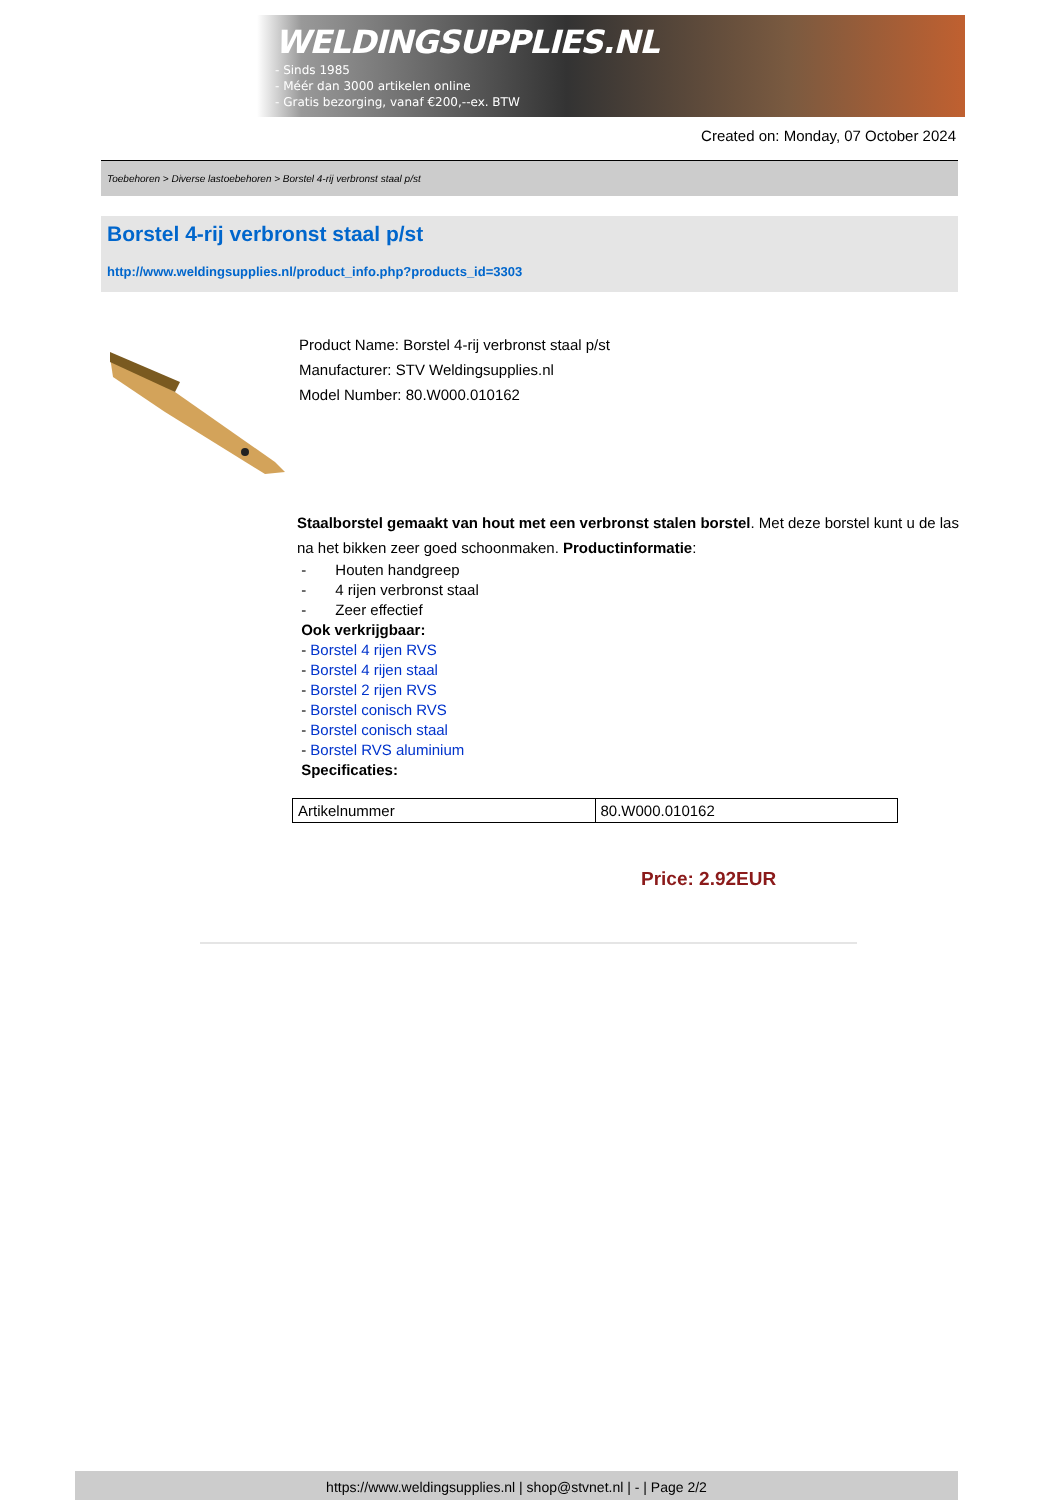WELDINGSUPPLIES.NL
- Sinds 1985
- Méér dan 3000 artikelen online
- Gratis bezorging, vanaf €200,--ex. BTW
Created on: Monday, 07 October 2024
Toebehoren > Diverse lastoebehoren > Borstel 4-rij verbronst staal p/st
Borstel 4-rij verbronst staal p/st
http://www.weldingsupplies.nl/product_info.php?products_id=3303
Product Name: Borstel 4-rij verbronst staal p/st
Manufacturer: STV Weldingsupplies.nl
Model Number: 80.W000.010162
Staalborstel gemaakt van hout met een verbronst stalen borstel. Met deze borstel kunt u de las na het bikken zeer goed schoonmaken. Productinformatie:
- Houten handgreep
- 4 rijen verbronst staal
- Zeer effectief
Ook verkrijgbaar:
- Borstel 4 rijen RVS
- Borstel 4 rijen staal
- Borstel 2 rijen RVS
- Borstel conisch RVS
- Borstel conisch staal
- Borstel RVS aluminium
Specificaties:
| Artikelnummer | 80.W000.010162 |
Price: 2.92EUR
https://www.weldingsupplies.nl | shop@stvnet.nl | - | Page 2/2